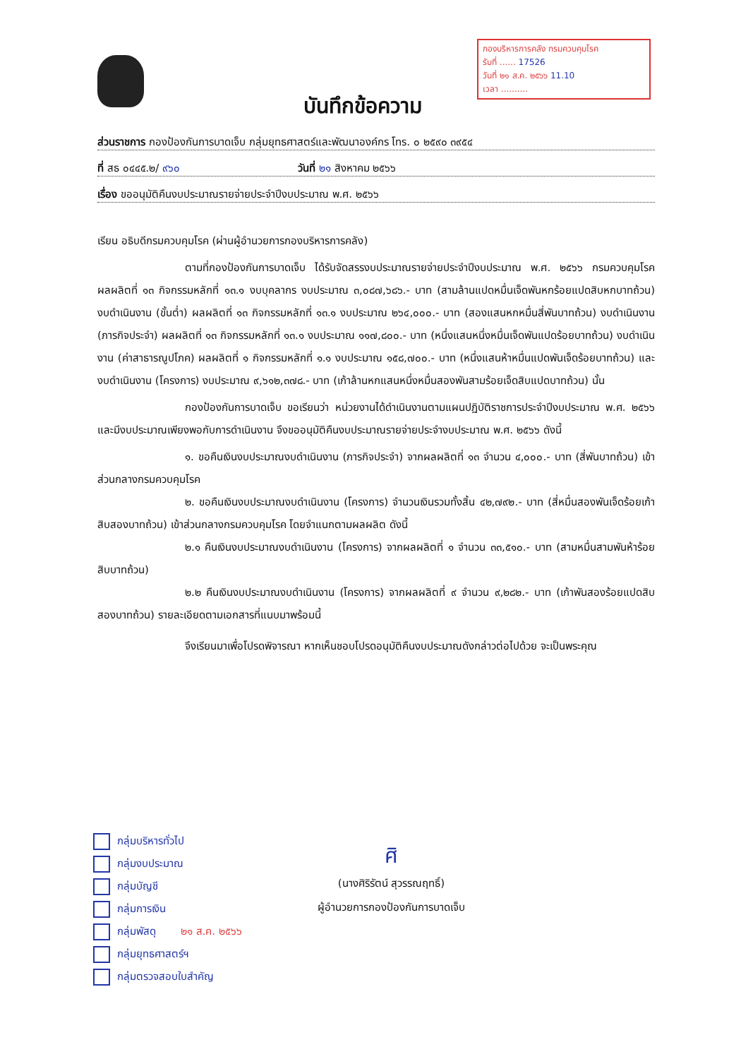กองบริหารการคลัง กรมควบคุมโรค
รับที่ ...... 17526
วันที่ ๒๑ ส.ค. ๒๕๖๖ 11.10
เวลา ..........
บันทึกข้อความ
ส่วนราชการ กองป้องกันการบาดเจ็บ กลุ่มยุทธศาสตร์และพัฒนาองค์กร โทร. ๐ ๒๕๙๐ ๓๙๕๔
ที่ สธ ๐๔๔๕.๒/ ๙๖๐ วันที่ ๒๑ สิงหาคม ๒๕๖๖
เรื่อง ขออนุมัติคืนงบประมาณรายจ่ายประจำปีงบประมาณ พ.ศ. ๒๕๖๖
เรียน อธิบดีกรมควบคุมโรค (ผ่านผู้อำนวยการกองบริหารการคลัง)
ตามที่กองป้องกันการบาดเจ็บ ได้รับจัดสรรงบประมาณรายจ่ายประจำปีงบประมาณ พ.ศ. ๒๕๖๖ กรมควบคุมโรค ผลผลิตที่ ๑๓ กิจกรรมหลักที่ ๑๓.๑ งบบุคลากร งบประมาณ ๓,๐๘๗,๖๘๖.- บาท (สามล้านแปดหมื่นเจ็ดพันหกร้อยแปดสิบหกบาทถ้วน) งบดำเนินงาน (ขั้นต่ำ) ผลผลิตที่ ๑๓ กิจกรรมหลักที่ ๑๓.๑ งบประมาณ ๒๖๔,๐๐๐.- บาท (สองแสนหกหมื่นสี่พันบาทถ้วน) งบดำเนินงาน (ภารกิจประจำ) ผลผลิตที่ ๑๓ กิจกรรมหลักที่ ๑๓.๑ งบประมาณ ๑๑๗,๘๐๐.- บาท (หนึ่งแสนหนึ่งหมื่นเจ็ดพันแปดร้อยบาทถ้วน) งบดำเนินงาน (ค่าสาธารณูปโภค) ผลผลิตที่ ๑ กิจกรรมหลักที่ ๑.๑ งบประมาณ ๑๕๘,๗๐๐.- บาท (หนึ่งแสนห้าหมื่นแปดพันเจ็ดร้อยบาทถ้วน) และงบดำเนินงาน (โครงการ) งบประมาณ ๙,๖๑๒,๓๗๘.- บาท (เก้าล้านหกแสนหนึ่งหมื่นสองพันสามร้อยเจ็ดสิบแปดบาทถ้วน) นั้น
กองป้องกันการบาดเจ็บ ขอเรียนว่า หน่วยงานได้ดำเนินงานตามแผนปฏิบัติราชการประจำปีงบประมาณ พ.ศ. ๒๕๖๖ และมีงบประมาณเพียงพอกับการดำเนินงาน จึงขออนุมัติคืนงบประมาณรายจ่ายประจำงบประมาณ พ.ศ. ๒๕๖๖ ดังนี้
๑. ขอคืนเงินงบประมาณงบดำเนินงาน (ภารกิจประจำ) จากผลผลิตที่ ๑๓ จำนวน ๔,๐๐๐.- บาท (สี่พันบาทถ้วน) เข้าส่วนกลางกรมควบคุมโรค
๒. ขอคืนเงินงบประมาณงบดำเนินงาน (โครงการ) จำนวนเงินรวมทั้งสิ้น ๔๒,๗๙๒.- บาท (สี่หมื่นสองพันเจ็ดร้อยเก้าสิบสองบาทถ้วน) เข้าส่วนกลางกรมควบคุมโรค โดยจำแนกตามผลผลิต ดังนี้
๒.๑ คืนเงินงบประมาณงบดำเนินงาน (โครงการ) จากผลผลิตที่ ๑ จำนวน ๓๓,๕๑๐.- บาท (สามหมื่นสามพันห้าร้อยสิบบาทถ้วน)
๒.๒ คืนเงินงบประมาณงบดำเนินงาน (โครงการ) จากผลผลิตที่ ๙ จำนวน ๙,๒๘๒.- บาท (เก้าพันสองร้อยแปดสิบสองบาทถ้วน) รายละเอียดตามเอกสารที่แนบมาพร้อมนี้
จึงเรียนมาเพื่อโปรดพิจารณา หากเห็นชอบโปรดอนุมัติคืนงบประมาณดังกล่าวต่อไปด้วย จะเป็นพระคุณ
ศิ
(นางศิริรัตน์ สุวรรณฤทธิ์)
ผู้อำนวยการกองป้องกันการบาดเจ็บ
กลุ่มบริหารทั่วไป
กลุ่มงบประมาณ
กลุ่มบัญชี
กลุ่มการเงิน
กลุ่มพัสดุ ๒๑ ส.ค. ๒๕๖๖
กลุ่มยุทธศาสตร์ฯ
กลุ่มตรวจสอบใบสำคัญ